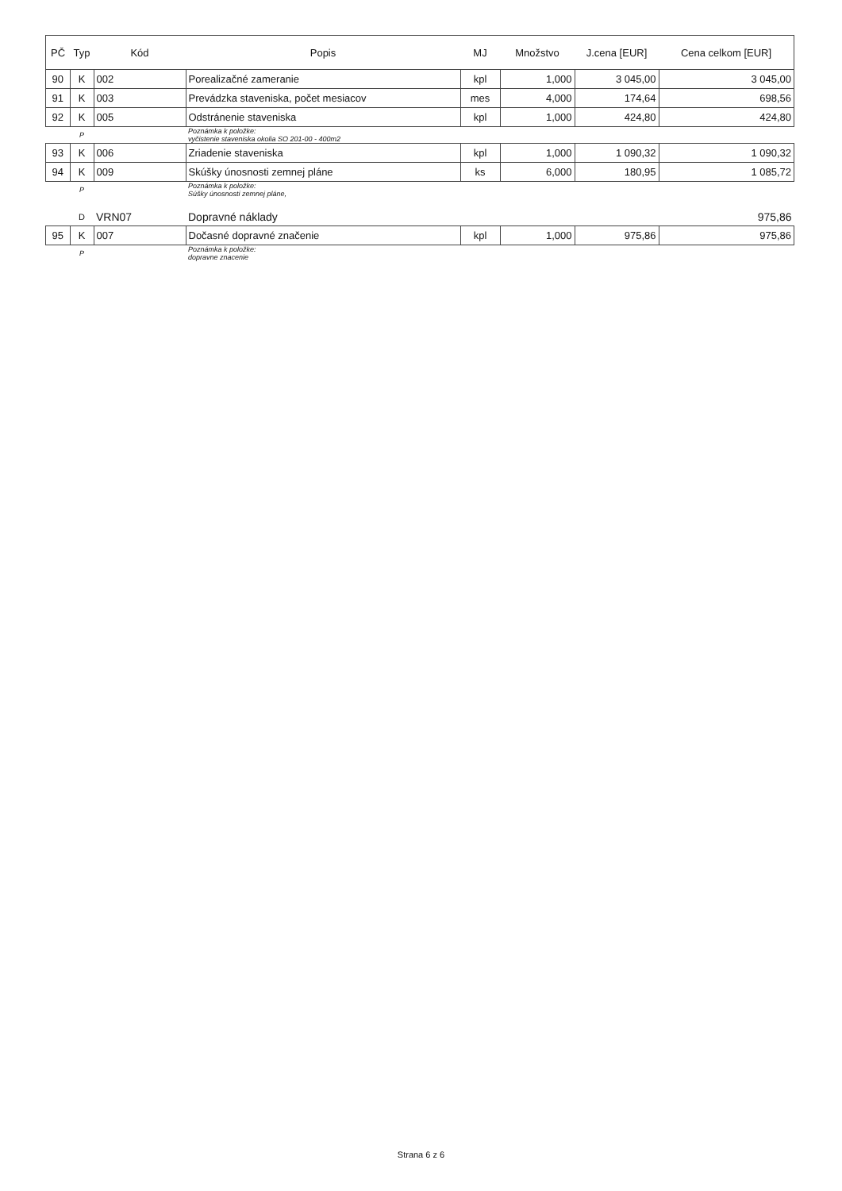| PČ | Typ | Kód | Popis | MJ | Množstvo | J.cena [EUR] | Cena celkom [EUR] |
| --- | --- | --- | --- | --- | --- | --- | --- |
| 90 | K | 002 | Porealizačné zameranie | kpl | 1,000 | 3 045,00 | 3 045,00 |
| 91 | K | 003 | Prevádzka staveniska, počet mesiacov | mes | 4,000 | 174,64 | 698,56 |
| 92 | K | 005 | Odstránenie staveniska | kpl | 1,000 | 424,80 | 424,80 |
| | P | | Poznámka k položke: vyčistenie staveniska okolia SO 201-00 - 400m2 | | | | |
| 93 | K | 006 | Zriadenie staveniska | kpl | 1,000 | 1 090,32 | 1 090,32 |
| 94 | K | 009 | Skúšky únosnosti zemnej pláne | ks | 6,000 | 180,95 | 1 085,72 |
| | P | | Poznámka k položke: Súšky únosnosti zemnej pláne, | | | | |
| | D | VRN07 | Dopravné náklady | | | | 975,86 |
| 95 | K | 007 | Dočasné dopravné značenie | kpl | 1,000 | 975,86 | 975,86 |
| | P | | Poznámka k položke: dopravne znacenie | | | | |
Strana 6 z 6